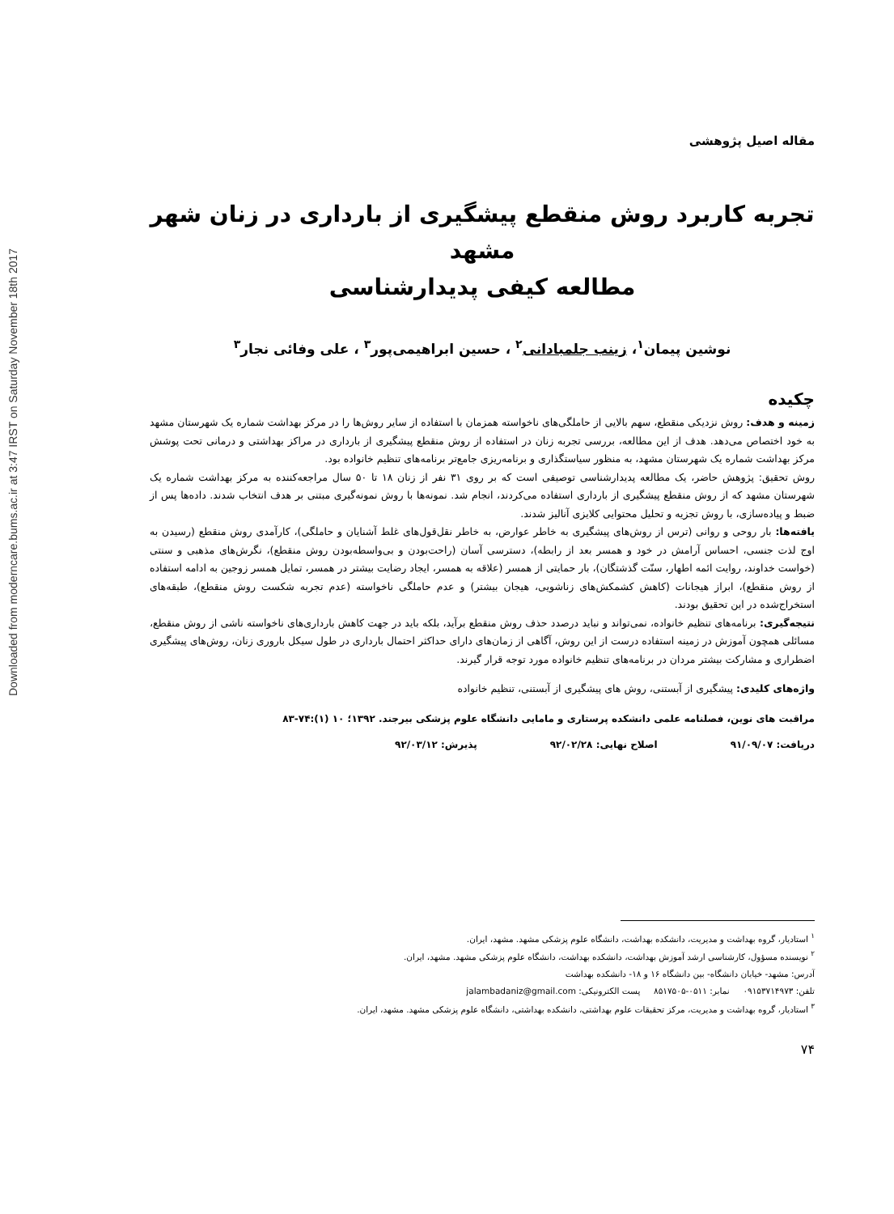Downloaded from moderncare.bums.ac.ir at 3:47 IRST on Saturday November 18th 2017
مقاله اصیل پژوهشی
تجربه کاربرد روش منقطع پیشگیری از بارداری در زنان شهر مشهد
مطالعه کیفی پدیدارشناسی
نوشین پیمان<sup>۱</sup>، زینب جلمبادانی<sup>۲</sup> ، حسین ابراهیمی‌پور<sup>۳</sup> ، علی وفائی نجار<sup>۳</sup>
چکیده
زمینه و هدف: روش نزدیکی منقطع، سهم بالایی از حاملگی‌های ناخواسته همزمان با استفاده از سایر روش‌ها را در مرکز بهداشت شماره یک شهرستان مشهد به خود اختصاص می‌دهد. هدف از این مطالعه، بررسی تجربه زنان در استفاده از روش منقطع پیشگیری از بارداری در مراکز بهداشتی و درمانی تحت پوشش مرکز بهداشت شماره یک شهرستان مشهد، به منظور سیاستگذاری و برنامه‌ریزی جامع‌تر برنامه‌های تنظیم خانواده بود.
روش تحقیق: پژوهش حاضر، یک مطالعه پدیدارشناسی توصیفی است که بر روی ۳۱ نفر از زنان ۱۸ تا ۵۰ سال مراجعه‌کننده به مرکز بهداشت شماره یک شهرستان مشهد که از روش منقطع پیشگیری از بارداری استفاده می‌کردند، انجام شد. نمونه‌ها با روش نمونه‌گیری مبتنی بر هدف انتخاب شدند. داده‌ها پس از ضبط و پیاده‌سازی، با روش تجزیه و تحلیل محتوایی کلایزی آنالیز شدند.
یافته‌ها: بار روحی و روانی (ترس از روش‌های پیشگیری به خاطر عوارض، به خاطر نقل‌قول‌های غلط آشنایان و حاملگی)، کارآمدی روش منقطع (رسیدن به اوج لذت جنسی، احساس آرامش در خود و همسر بعد از رابطه)، دسترسی آسان (راحت‌بودن و بی‌واسطه‌بودن روش منقطع)، نگرش‌های مذهبی و سنتی (خواست خداوند، روایت ائمه اطهار، سنّت گذشتگان)، بار حمایتی از همسر (علاقه به همسر، ایجاد رضایت بیشتر در همسر، تمایل همسر زوجین به ادامه استفاده از روش منقطع)، ابراز هیجانات (کاهش کشمکش‌های زناشویی، هیجان بیشتر) و عدم حاملگی ناخواسته (عدم تجربه شکست روش منقطع)، طبقه‌های استخراج‌شده در این تحقیق بودند.
نتیجه‌گیری: برنامه‌های تنظیم خانواده، نمی‌تواند و نباید درصدد حذف روش منقطع برآید، بلکه باید در جهت کاهش بارداری‌های ناخواسته ناشی از روش منقطع، مسائلی همچون آموزش در زمینه استفاده درست از این روش، آگاهی از زمان‌های دارای حداکثر احتمال بارداری در طول سیکل باروری زنان، روش‌های پیشگیری اضطراری و مشارکت بیشتر مردان در برنامه‌های تنظیم خانواده مورد توجه قرار گیرند.
واژه‌های کلیدی: پیشگیری از آبستنی، روش های پیشگیری از آبستنی، تنظیم خانواده
مراقبت های نوین، فصلنامه علمی دانشکده پرستاری و مامایی دانشگاه علوم پزشکی بیرجند. ۱۳۹۲؛ ۱۰ (۱):۷۴-۸۳
دریافت: ۹۱/۰۹/۰۷ اصلاح نهایی: ۹۲/۰۲/۲۸ پذیرش: ۹۲/۰۳/۱۲
<sup>۱</sup> استادیار، گروه بهداشت و مدیریت، دانشکده بهداشت، دانشگاه علوم پزشکی مشهد. مشهد، ایران.
<sup>۲</sup> نویسنده مسؤول، کارشناسی ارشد آموزش بهداشت، دانشکده بهداشت، دانشگاه علوم پزشکی مشهد. مشهد، ایران.
آدرس: مشهد- خیابان دانشگاه- بین دانشگاه ۱۶ و ۱۸- دانشکده بهداشت
تلفن: ۰۹۱۵۳۷۱۴۹۷۳ نمابر: ۰۵۱۱-۸۵۱۷۵۰۵ پست الکترونیکی: jalambadaniz@gmail.com
<sup>۳</sup> استادیار، گروه بهداشت و مدیریت، مرکز تحقیقات علوم بهداشتی، دانشکده بهداشتی، دانشگاه علوم پزشکی مشهد. مشهد، ایران.
۷۴